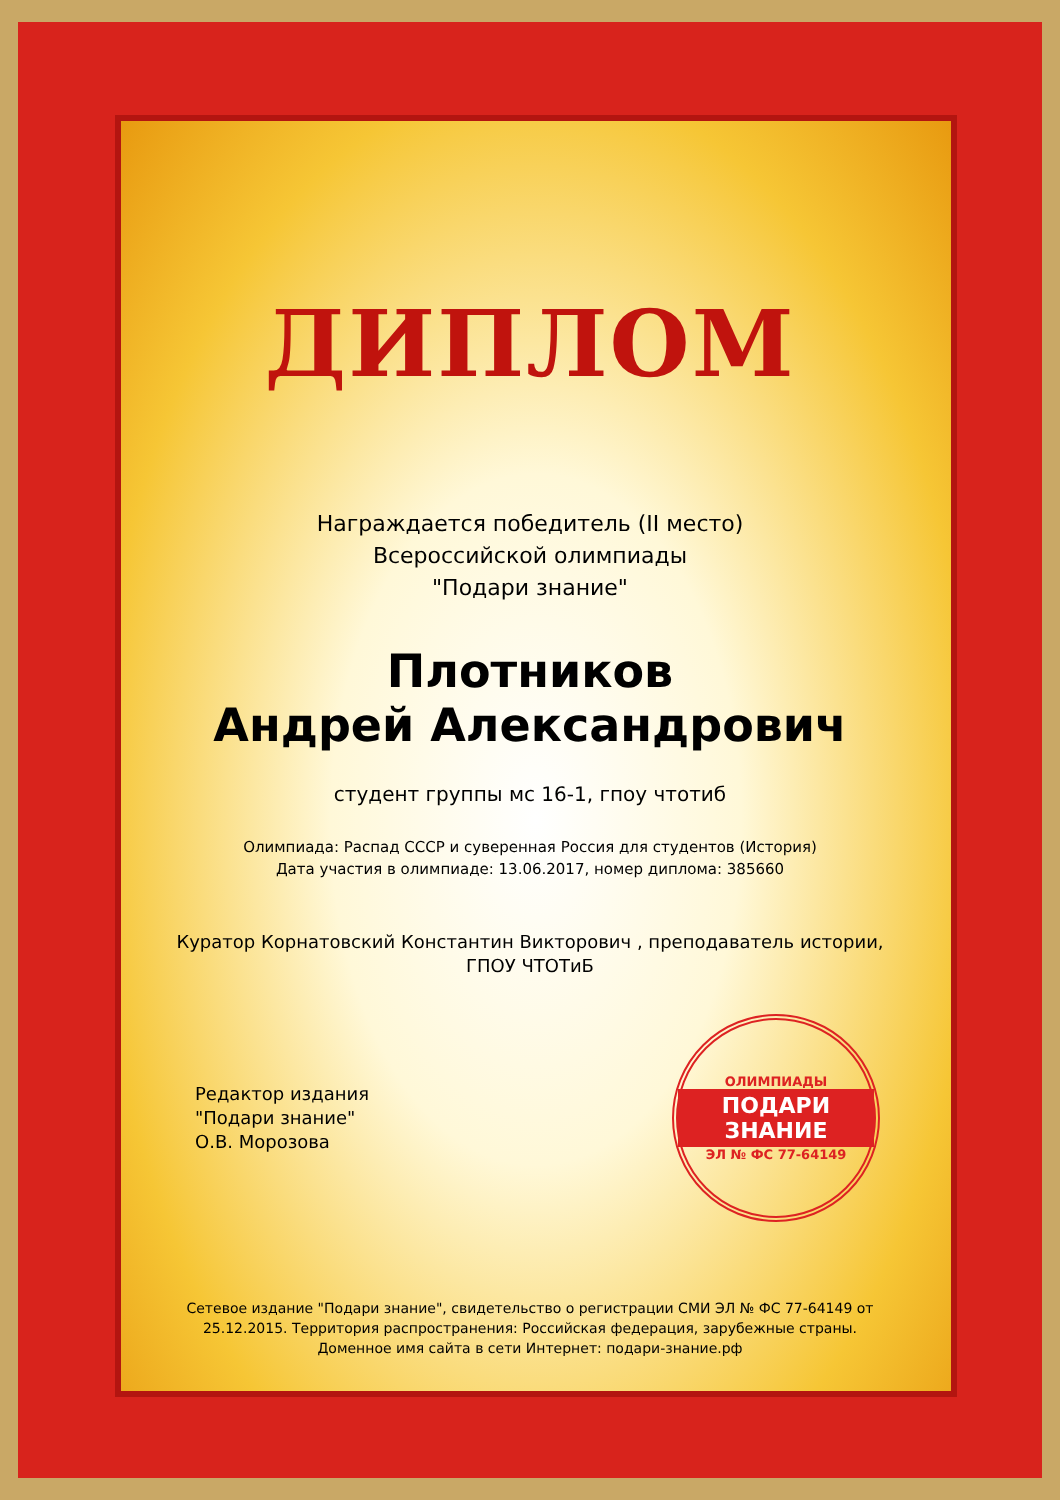ДИПЛОМ
Награждается победитель (II место)
Всероссийской олимпиады
"Подари знание"
Плотников
Андрей Александрович
студент группы мс 16-1, гпоу чтотиб
Олимпиада: Распад СССР и суверенная Россия для студентов (История)
Дата участия в олимпиаде: 13.06.2017, номер диплома: 385660
Куратор Корнатовский Константин Викторович , преподаватель истории,
ГПОУ ЧТОТиБ
Редактор издания
"Подари знание"
О.В. Морозова
ОЛИМПИАДЫ
ПОДАРИ ЗНАНИЕ
ЭЛ № ФС 77-64149
Сетевое издание "Подари знание", свидетельство о регистрации СМИ ЭЛ № ФС 77-64149 от
25.12.2015. Территория распространения: Российская федерация, зарубежные страны.
Доменное имя сайта в сети Интернет: подари-знание.рф